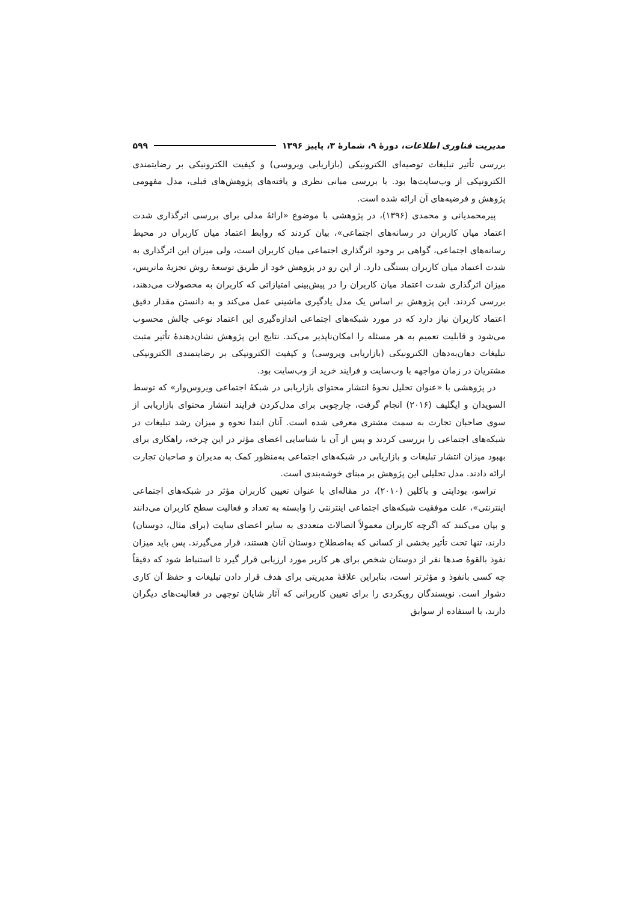مدیریت فناوری اطلاعات، دورهٔ ۹، شمارهٔ ۳، پاییز ۱۳۹۶ ۵۹۹
بررسی تأثیر تبلیغات توصیه‌ای الکترونیکی (بازاریابی ویروسی) و کیفیت الکترونیکی بر رضایتمندی الکترونیکی از وب‌سایت‌ها بود. با بررسی مبانی نظری و یافته‌های پژوهش‌های قبلی، مدل مفهومی پژوهش و فرضیه‌های آن ارائه شده است.
پیرمحمدیانی و محمدی (۱۳۹۶)، در پژوهشی با موضوع «ارائهٔ مدلی برای بررسی اثرگذاری شدت اعتماد میان کاربران در رسانه‌های اجتماعی»، بیان کردند که روابط اعتماد میان کاربران در محیط رسانه‌های اجتماعی، گواهی بر وجود اثرگذاری اجتماعی میان کاربران است، ولی میزان این اثرگذاری به شدت اعتماد میان کاربران بستگی دارد. از این رو در پژوهش خود از طریق توسعهٔ روش تجزیهٔ ماتریس، میزان اثرگذاری شدت اعتماد میان کاربران را در پیش‌بینی امتیازاتی که کاربران به محصولات می‌دهند، بررسی کردند. این پژوهش بر اساس یک مدل یادگیری ماشینی عمل می‌کند و به دانستن مقدار دقیق اعتماد کاربران نیاز دارد که در مورد شبکه‌های اجتماعی اندازه‌گیری این اعتماد نوعی چالش محسوب می‌شود و قابلیت تعمیم به هر مسئله را امکان‌ناپذیر می‌کند. نتایج این پژوهش نشان‌دهندهٔ تأثیر مثبت تبلیغات دهان‌به‌دهان الکترونیکی (بازاریابی ویروسی) و کیفیت الکترونیکی بر رضایتمندی الکترونیکی مشتریان در زمان مواجهه با وب‌سایت و فرایند خرید از وب‌سایت بود.
در پژوهشی با «عنوان تحلیل نحوهٔ انتشار محتوای بازاریابی در شبکهٔ اجتماعی ویروس‌وار» که توسط السویدان و ایگلیف (۲۰۱۶) انجام گرفت، چارچوبی برای مدل‌کردن فرایند انتشار محتوای بازاریابی از سوی صاحبان تجارت به سمت مشتری معرفی شده است. آنان ابتدا نحوه و میزان رشد تبلیغات در شبکه‌های اجتماعی را بررسی کردند و پس از آن با شناسایی اعضای مؤثر در این چرخه، راهکاری برای بهبود میزان انتشار تبلیغات و بازاریابی در شبکه‌های اجتماعی به‌منظور کمک به مدیران و صاحبان تجارت ارائه دادند. مدل تحلیلی این پژوهش بر مبنای خوشه‌بندی است.
تراسو، بوداپتی و باکلین (۲۰۱۰)، در مقاله‌ای با عنوان تعیین کاربران مؤثر در شبکه‌های اجتماعی اینترنتی»، علت موفقیت شبکه‌های اجتماعی اینترنتی را وابسته به تعداد و فعالیت سطح کاربران می‌دانند و بیان می‌کنند که اگرچه کاربران معمولاً اتصالات متعددی به سایر اعضای سایت (برای مثال، دوستان) دارند، تنها تحت تأثیر بخشی از کسانی که به‌اصطلاح دوستان آنان هستند، قرار می‌گیرند. پس باید میزان نفوذ بالقوهٔ صدها نفر از دوستان شخص برای هر کاربر مورد ارزیابی قرار گیرد تا استنباط شود که دقیقاً چه کسی بانفوذ و مؤثرتر است، بنابراین علاقهٔ مدیریتی برای هدف قرار دادن تبلیغات و حفظ آن کاری دشوار است. نویسندگان رویکردی را برای تعیین کاربرانی که آثار شایان توجهی در فعالیت‌های دیگران دارند، با استفاده از سوابق